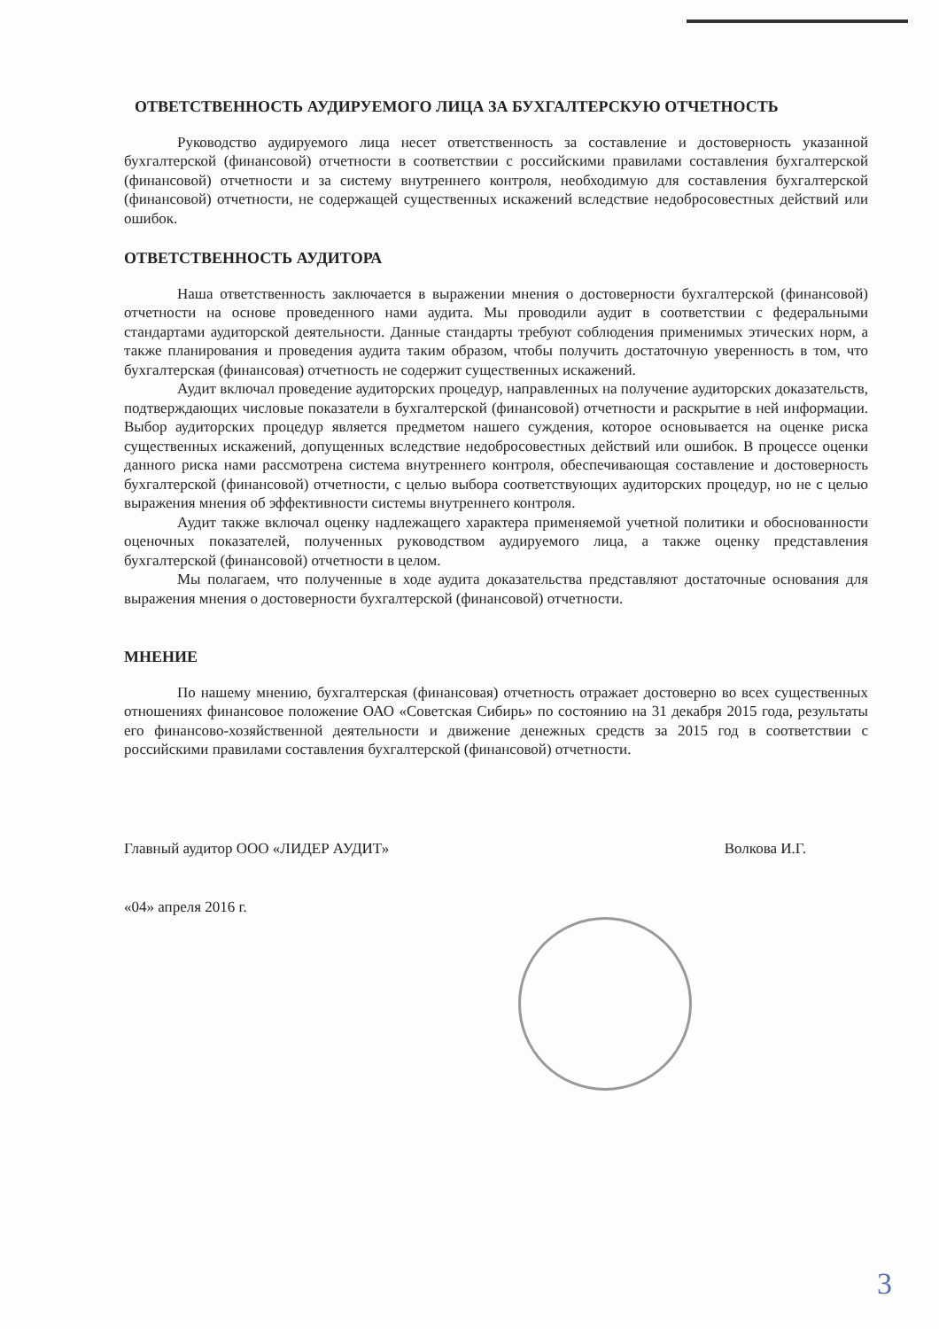ОТВЕТСТВЕННОСТЬ АУДИРУЕМОГО ЛИЦА ЗА БУХГАЛТЕРСКУЮ ОТЧЕТНОСТЬ
Руководство аудируемого лица несет ответственность за составление и достоверность указанной бухгалтерской (финансовой) отчетности в соответствии с российскими правилами составления бухгалтерской (финансовой) отчетности и за систему внутреннего контроля, необходимую для составления бухгалтерской (финансовой) отчетности, не содержащей существенных искажений вследствие недобросовестных действий или ошибок.
ОТВЕТСТВЕННОСТЬ АУДИТОРА
Наша ответственность заключается в выражении мнения о достоверности бухгалтерской (финансовой) отчетности на основе проведенного нами аудита. Мы проводили аудит в соответствии с федеральными стандартами аудиторской деятельности. Данные стандарты требуют соблюдения применимых этических норм, а также планирования и проведения аудита таким образом, чтобы получить достаточную уверенность в том, что бухгалтерская (финансовая) отчетность не содержит существенных искажений.
Аудит включал проведение аудиторских процедур, направленных на получение аудиторских доказательств, подтверждающих числовые показатели в бухгалтерской (финансовой) отчетности и раскрытие в ней информации. Выбор аудиторских процедур является предметом нашего суждения, которое основывается на оценке риска существенных искажений, допущенных вследствие недобросовестных действий или ошибок. В процессе оценки данного риска нами рассмотрена система внутреннего контроля, обеспечивающая составление и достоверность бухгалтерской (финансовой) отчетности, с целью выбора соответствующих аудиторских процедур, но не с целью выражения мнения об эффективности системы внутреннего контроля.
Аудит также включал оценку надлежащего характера применяемой учетной политики и обоснованности оценочных показателей, полученных руководством аудируемого лица, а также оценку представления бухгалтерской (финансовой) отчетности в целом.
Мы полагаем, что полученные в ходе аудита доказательства представляют достаточные основания для выражения мнения о достоверности бухгалтерской (финансовой) отчетности.
МНЕНИЕ
По нашему мнению, бухгалтерская (финансовая) отчетность отражает достоверно во всех существенных отношениях финансовое положение ОАО «Советская Сибирь» по состоянию на 31 декабря 2015 года, результаты его финансово-хозяйственной деятельности и движение денежных средств за 2015 год в соответствии с российскими правилами составления бухгалтерской (финансовой) отчетности.
Главный аудитор ООО «ЛИДЕР АУДИТ» Волкова И.Г.
«04» апреля 2016 г.
3